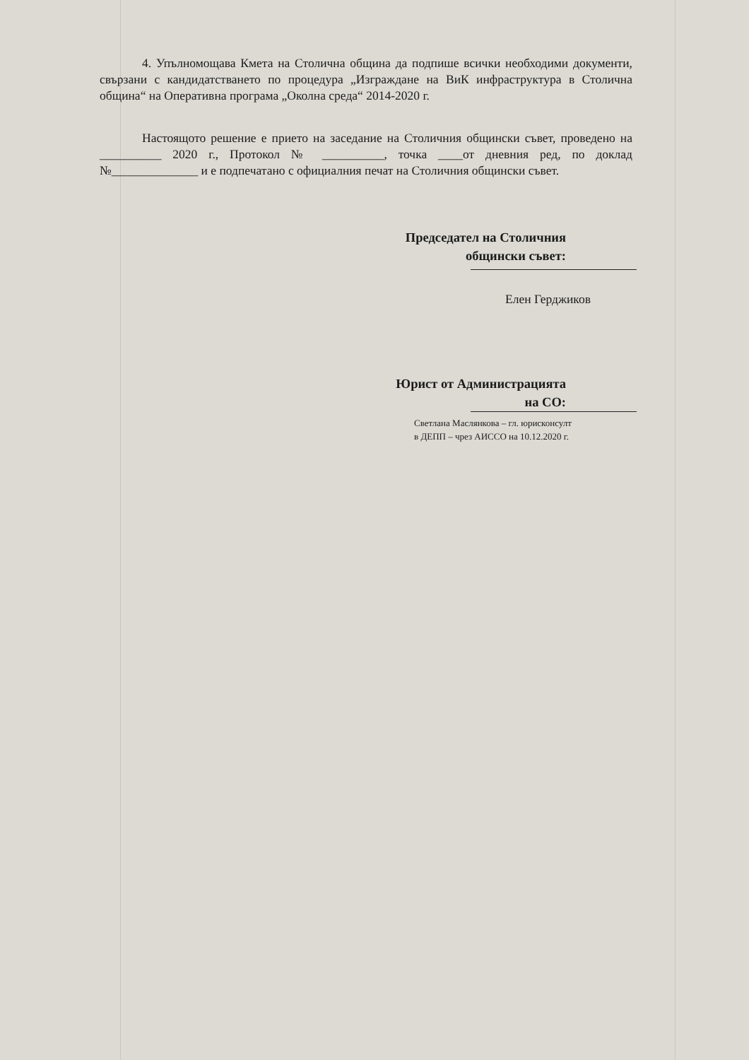4. Упълномощава Кмета на Столична община да подпише всички необходими документи, свързани с кандидатстването по процедура „Изграждане на ВиК инфраструктура в Столична община“ на Оперативна програма „Околна среда“ 2014-2020 г.
Настоящото решение е прието на заседание на Столичния общински съвет, проведено на __________ 2020 г., Протокол № __________, точка ____от дневния ред, по доклад №______________ и е подпечатано с официалния печат на Столичния общински съвет.
Председател на Столичния
общински съвет:
Елен Герджиков
Юрист от Администрацията
на СО:
Светлана Маслянкова – гл. юрисконсулт
в ДЕПП – чрез АИССО на 10.12.2020 г.